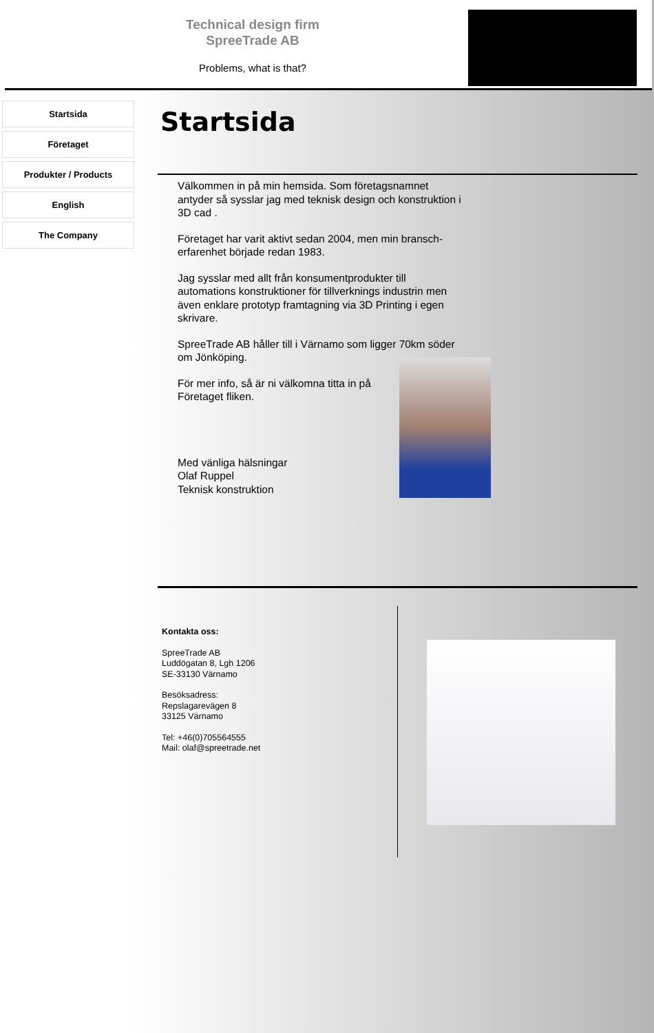Technical design firm
SpreeTrade AB
Problems, what is that?
Startsida
Företaget
Produkter / Products
English
The Company
Startsida
Välkommen in på min hemsida. Som företagsnamnet antyder så sysslar jag med teknisk design och konstruktion i 3D cad .
Företaget har varit aktivt sedan 2004, men min bransch-erfarenhet började redan 1983.
Jag sysslar med allt från konsumentprodukter till automations konstruktioner för tillverknings industrin men även enklare prototyp framtagning via 3D Printing i egen skrivare.
SpreeTrade AB håller till i Värnamo som ligger 70km söder om Jönköping.
För mer info, så är ni välkomna titta in på Företaget fliken.
Med vänliga hälsningar
Olaf Ruppel
Teknisk konstruktion
Kontakta oss:
SpreeTrade AB
Luddögatan 8, Lgh 1206
SE-33130 Värnamo
Besöksadress:
Repslagarevägen 8
33125 Värnamo
Tel: +46(0)705564555
Mail: olaf@spreetrade.net